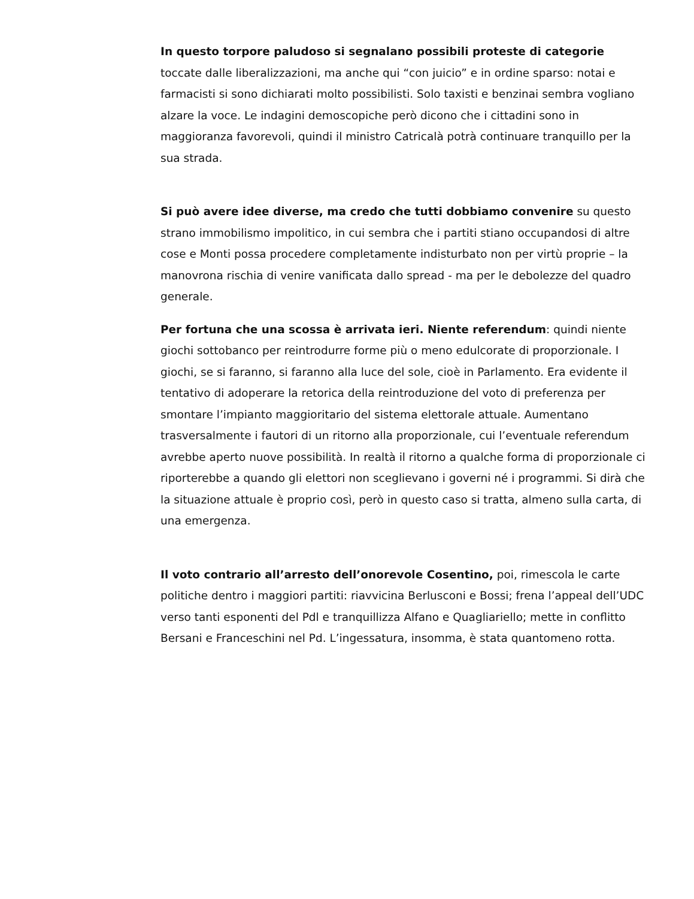In questo torpore paludoso si segnalano possibili proteste di categorie toccate dalle liberalizzazioni, ma anche qui “con juicio” e in ordine sparso: notai e farmacisti si sono dichiarati molto possibilisti. Solo taxisti e benzinai sembra vogliano alzare la voce. Le indagini demoscopiche però dicono che i cittadini sono in maggioranza favorevoli, quindi il ministro Catricalà potrà continuare tranquillo per la sua strada.
Si può avere idee diverse, ma credo che tutti dobbiamo convenire su questo strano immobilismo impolitico, in cui sembra che i partiti stiano occupandosi di altre cose e Monti possa procedere completamente indisturbato non per virtù proprie – la manovrona rischia di venire vanificata dallo spread - ma per le debolezze del quadro generale.
Per fortuna che una scossa è arrivata ieri. Niente referendum: quindi niente giochi sottobanco per reintrodurre forme più o meno edulcorate di proporzionale. I giochi, se si faranno, si faranno alla luce del sole, cioè in Parlamento. Era evidente il tentativo di adoperare la retorica della reintroduzione del voto di preferenza per smontare l’impianto maggioritario del sistema elettorale attuale. Aumentano trasversalmente i fautori di un ritorno alla proporzionale, cui l’eventuale referendum avrebbe aperto nuove possibilità. In realtà il ritorno a qualche forma di proporzionale ci riporterebbe a quando gli elettori non sceglievano i governi né i programmi. Si dirà che la situazione attuale è proprio così, però in questo caso si tratta, almeno sulla carta, di una emergenza.
Il voto contrario all’arresto dell’onorevole Cosentino, poi, rimescola le carte politiche dentro i maggiori partiti: riavvicina Berlusconi e Bossi; frena l’appeal dell’UDC verso tanti esponenti del Pdl e tranquillizza Alfano e Quagliariello; mette in conflitto Bersani e Franceschini nel Pd. L’ingessatura, insomma, è stata quantomeno rotta.